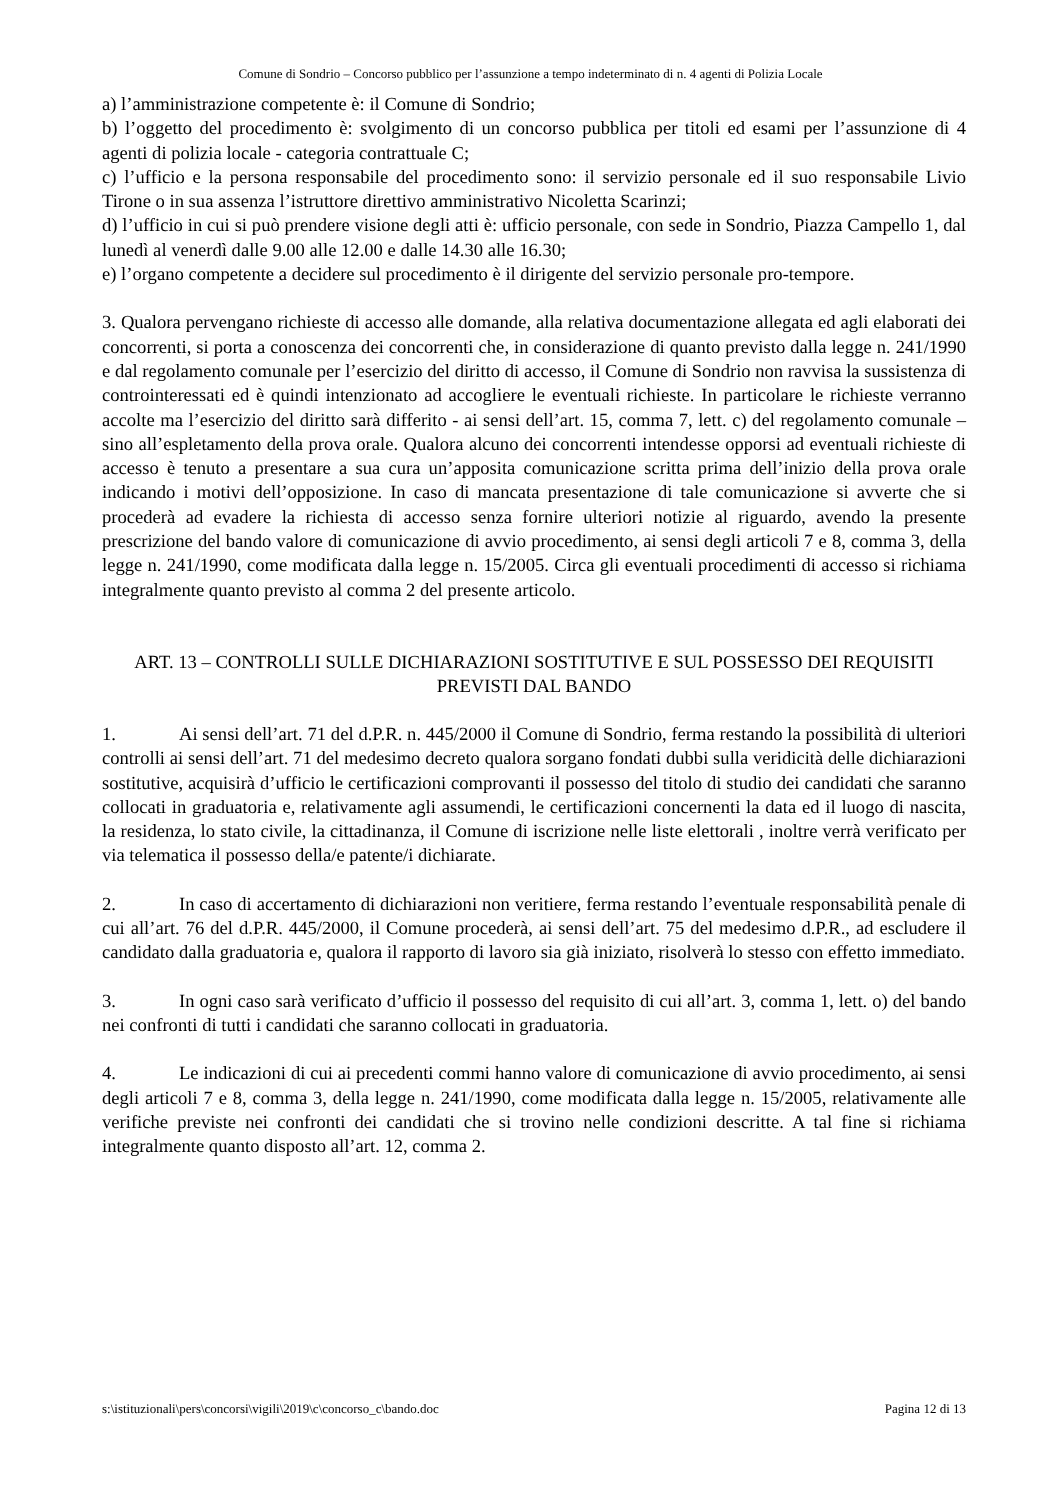Comune di Sondrio – Concorso pubblico per l’assunzione a tempo indeterminato di n. 4 agenti di Polizia Locale
a) l’amministrazione competente è: il Comune di Sondrio;
b) l’oggetto del procedimento è: svolgimento di un concorso pubblica per titoli ed esami per l’assunzione di 4 agenti di polizia locale - categoria contrattuale C;
c) l’ufficio e la persona responsabile del procedimento sono: il servizio personale ed il suo responsabile Livio Tirone o in sua assenza l’istruttore direttivo amministrativo Nicoletta Scarinzi;
d) l’ufficio in cui si può prendere visione degli atti è: ufficio personale, con sede in Sondrio, Piazza Campello 1, dal lunedì al venerdì dalle 9.00 alle 12.00 e dalle 14.30 alle 16.30;
e) l’organo competente a decidere sul procedimento è il dirigente del servizio personale pro-tempore.
3. Qualora pervengano richieste di accesso alle domande, alla relativa documentazione allegata ed agli elaborati dei concorrenti, si porta a conoscenza dei concorrenti che, in considerazione di quanto previsto dalla legge n. 241/1990 e dal regolamento comunale per l’esercizio del diritto di accesso, il Comune di Sondrio non ravvisa la sussistenza di controinteressati ed è quindi intenzionato ad accogliere le eventuali richieste. In particolare le richieste verranno accolte ma l’esercizio del diritto sarà differito - ai sensi dell’art. 15, comma 7, lett. c) del regolamento comunale – sino all’espletamento della prova orale. Qualora alcuno dei concorrenti intendesse opporsi ad eventuali richieste di accesso è tenuto a presentare a sua cura un’apposita comunicazione scritta prima dell’inizio della prova orale indicando i motivi dell’opposizione. In caso di mancata presentazione di tale comunicazione si avverte che si procederà ad evadere la richiesta di accesso senza fornire ulteriori notizie al riguardo, avendo la presente prescrizione del bando valore di comunicazione di avvio procedimento, ai sensi degli articoli 7 e 8, comma 3, della legge n. 241/1990, come modificata dalla legge n. 15/2005. Circa gli eventuali procedimenti di accesso si richiama integralmente quanto previsto al comma 2 del presente articolo.
ART. 13 – CONTROLLI SULLE DICHIARAZIONI SOSTITUTIVE E SUL POSSESSO DEI REQUISITI PREVISTI DAL BANDO
1. Ai sensi dell’art. 71 del d.P.R. n. 445/2000 il Comune di Sondrio, ferma restando la possibilità di ulteriori controlli ai sensi dell’art. 71 del medesimo decreto qualora sorgano fondati dubbi sulla veridicità delle dichiarazioni sostitutive, acquisirà d’ufficio le certificazioni comprovanti il possesso del titolo di studio dei candidati che saranno collocati in graduatoria e, relativamente agli assumendi, le certificazioni concernenti la data ed il luogo di nascita, la residenza, lo stato civile, la cittadinanza, il Comune di iscrizione nelle liste elettorali , inoltre verrà verificato per via telematica il possesso della/e patente/i dichiarate.
2. In caso di accertamento di dichiarazioni non veritiere, ferma restando l’eventuale responsabilità penale di cui all’art. 76 del d.P.R. 445/2000, il Comune procederà, ai sensi dell’art. 75 del medesimo d.P.R., ad escludere il candidato dalla graduatoria e, qualora il rapporto di lavoro sia già iniziato, risolverà lo stesso con effetto immediato.
3. In ogni caso sarà verificato d’ufficio il possesso del requisito di cui all’art. 3, comma 1, lett. o) del bando nei confronti di tutti i candidati che saranno collocati in graduatoria.
4. Le indicazioni di cui ai precedenti commi hanno valore di comunicazione di avvio procedimento, ai sensi degli articoli 7 e 8, comma 3, della legge n. 241/1990, come modificata dalla legge n. 15/2005, relativamente alle verifiche previste nei confronti dei candidati che si trovino nelle condizioni descritte. A tal fine si richiama integralmente quanto disposto all’art. 12, comma 2.
s:\istituzionali\pers\concorsi\vigili\2019\c\concorso_c\bando.doc Pagina 12 di 13